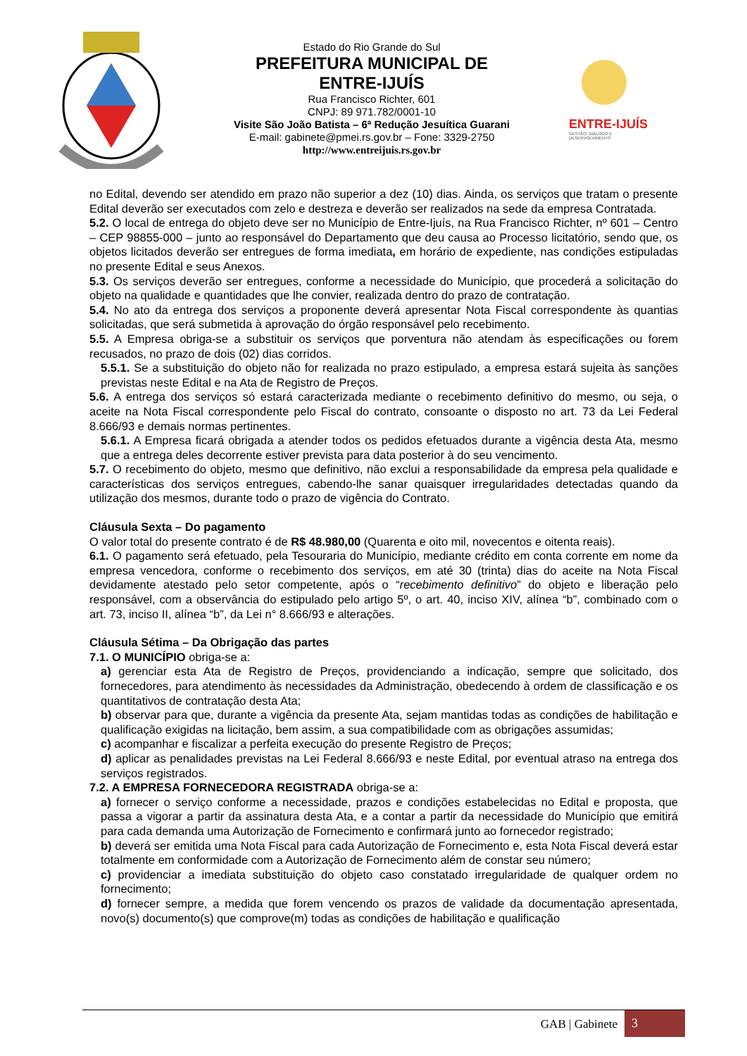Estado do Rio Grande do Sul
PREFEITURA MUNICIPAL DE
ENTRE-IJUÍS
Rua Francisco Richter, 601
CNPJ: 89 971.782/0001-10
Visite São João Batista – 6ª Redução Jesuítica Guarani
E-mail: gabinete@pmei.rs.gov.br – Fone: 3329-2750
http://www.entreijuis.rs.gov.br
ENTRE-IJUÍS
GESTÃO, DIÁLOGO E DESENVOLVIMENTO
no Edital, devendo ser atendido em prazo não superior a dez (10) dias. Ainda, os serviços que tratam o presente Edital deverão ser executados com zelo e destreza e deverão ser realizados na sede da empresa Contratada.
5.2. O local de entrega do objeto deve ser no Município de Entre-Ijuís, na Rua Francisco Richter, nº 601 – Centro – CEP 98855-000 – junto ao responsável do Departamento que deu causa ao Processo licitatório, sendo que, os objetos licitados deverão ser entregues de forma imediata, em horário de expediente, nas condições estipuladas no presente Edital e seus Anexos.
5.3. Os serviços deverão ser entregues, conforme a necessidade do Município, que procederá a solicitação do objeto na qualidade e quantidades que lhe convier, realizada dentro do prazo de contratação.
5.4. No ato da entrega dos serviços a proponente deverá apresentar Nota Fiscal correspondente às quantias solicitadas, que será submetida à aprovação do órgão responsável pelo recebimento.
5.5. A Empresa obriga-se a substituir os serviços que porventura não atendam às especificações ou forem recusados, no prazo de dois (02) dias corridos.
5.5.1. Se a substituição do objeto não for realizada no prazo estipulado, a empresa estará sujeita às sanções previstas neste Edital e na Ata de Registro de Preços.
5.6. A entrega dos serviços só estará caracterizada mediante o recebimento definitivo do mesmo, ou seja, o aceite na Nota Fiscal correspondente pelo Fiscal do contrato, consoante o disposto no art. 73 da Lei Federal 8.666/93 e demais normas pertinentes.
5.6.1. A Empresa ficará obrigada a atender todos os pedidos efetuados durante a vigência desta Ata, mesmo que a entrega deles decorrente estiver prevista para data posterior à do seu vencimento.
5.7. O recebimento do objeto, mesmo que definitivo, não exclui a responsabilidade da empresa pela qualidade e características dos serviços entregues, cabendo-lhe sanar quaisquer irregularidades detectadas quando da utilização dos mesmos, durante todo o prazo de vigência do Contrato.
Cláusula Sexta – Do pagamento
O valor total do presente contrato é de R$ 48.980,00 (Quarenta e oito mil, novecentos e oitenta reais).
6.1. O pagamento será efetuado, pela Tesouraria do Município, mediante crédito em conta corrente em nome da empresa vencedora, conforme o recebimento dos serviços, em até 30 (trinta) dias do aceite na Nota Fiscal devidamente atestado pelo setor competente, após o “recebimento definitivo” do objeto e liberação pelo responsável, com a observância do estipulado pelo artigo 5º, o art. 40, inciso XIV, alínea “b”, combinado com o art. 73, inciso II, alínea “b”, da Lei n° 8.666/93 e alterações.
Cláusula Sétima – Da Obrigação das partes
7.1. O MUNICÍPIO obriga-se a:
a) gerenciar esta Ata de Registro de Preços, providenciando a indicação, sempre que solicitado, dos fornecedores, para atendimento às necessidades da Administração, obedecendo à ordem de classificação e os quantitativos de contratação desta Ata;
b) observar para que, durante a vigência da presente Ata, sejam mantidas todas as condições de habilitação e qualificação exigidas na licitação, bem assim, a sua compatibilidade com as obrigações assumidas;
c) acompanhar e fiscalizar a perfeita execução do presente Registro de Preços;
d) aplicar as penalidades previstas na Lei Federal 8.666/93 e neste Edital, por eventual atraso na entrega dos serviços registrados.
7.2. A EMPRESA FORNECEDORA REGISTRADA obriga-se a:
a) fornecer o serviço conforme a necessidade, prazos e condições estabelecidas no Edital e proposta, que passa a vigorar a partir da assinatura desta Ata, e a contar a partir da necessidade do Município que emitirá para cada demanda uma Autorização de Fornecimento e confirmará junto ao fornecedor registrado;
b) deverá ser emitida uma Nota Fiscal para cada Autorização de Fornecimento e, esta Nota Fiscal deverá estar totalmente em conformidade com a Autorização de Fornecimento além de constar seu número;
c) providenciar a imediata substituição do objeto caso constatado irregularidade de qualquer ordem no fornecimento;
d) fornecer sempre, a medida que forem vencendo os prazos de validade da documentação apresentada, novo(s) documento(s) que comprove(m) todas as condições de habilitação e qualificação
GAB | Gabinete 3